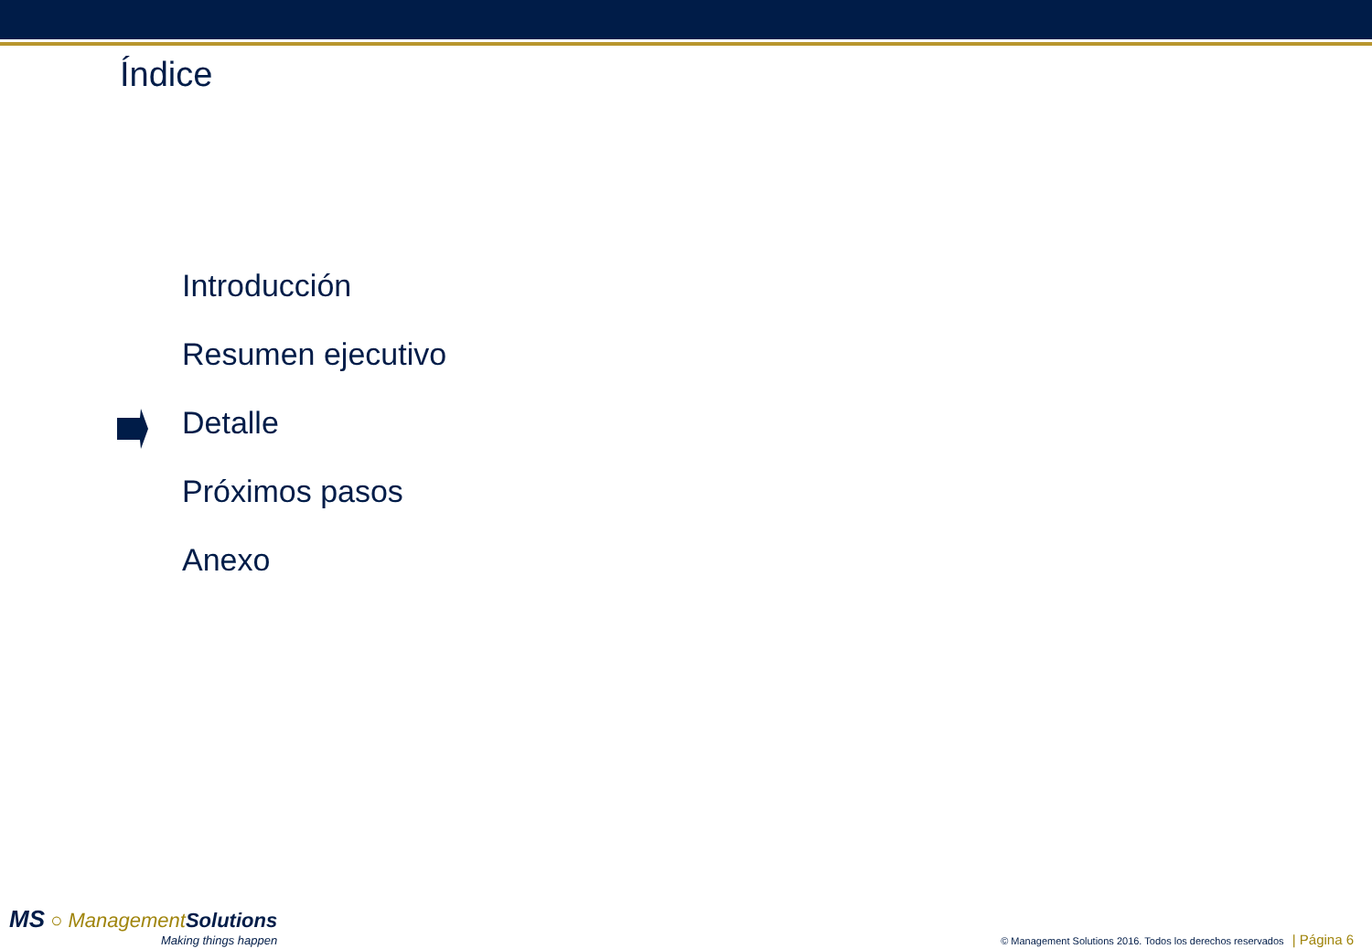Índice
Introducción
Resumen ejecutivo
Detalle
Próximos pasos
Anexo
MS ○ Management Solutions
Making things happen
© Management Solutions 2016. Todos los derechos reservados | Página 6